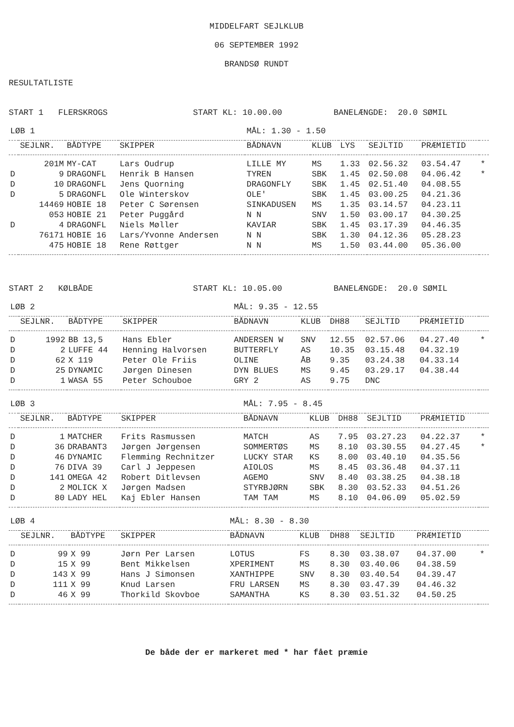MIDDELFART SEJLKLUB
06 SEPTEMBER 1992
BRANDSØ RUNDT
RESULTATLISTE
START 1 FLERSKROGS START KL: 10.00.00 BANELÆNGDE: 20.0 SØMIL
| LØB 1 | | | | MÅL: 1.30 - 1.50 | | | | | |
| --- | --- | --- | --- | --- | --- | --- | --- | --- | --- |
| | SEJLNR. | BÅDTYPE | SKIPPER | BÅDNAVN | KLUB | LYS | SEJLTID | PRÆMIETID | |
| | 201M | MY-CAT | Lars Oudrup | LILLE MY | MS | 1.33 | 02.56.32 | 03.54.47 | * |
| D | 9 | DRAGONFL | Henrik B Hansen | TYREN | SBK | 1.45 | 02.50.08 | 04.06.42 | * |
| D | 10 | DRAGONFL | Jens Quorning | DRAGONFLY | SBK | 1.45 | 02.51.40 | 04.08.55 | |
| D | 5 | DRAGONFL | Ole Winterskov | OLE' | SBK | 1.45 | 03.00.25 | 04.21.36 | |
| | 14469 | HOBIE 18 | Peter C Sørensen | SINKADUSEN | MS | 1.35 | 03.14.57 | 04.23.11 | |
| | 053 | HOBIE 21 | Peter Puggård | N N | SNV | 1.50 | 03.00.17 | 04.30.25 | |
| D | 4 | DRAGONFL | Niels Møller | KAVIAR | SBK | 1.45 | 03.17.39 | 04.46.35 | |
| | 76171 | HOBIE 16 | Lars/Yvonne Andersen | N N | SBK | 1.30 | 04.12.36 | 05.28.23 | |
| | 475 | HOBIE 18 | Rene Røttger | N N | MS | 1.50 | 03.44.00 | 05.36.00 | |
START 2 KØLBÅDE START KL: 10.05.00 BANELÆNGDE: 20.0 SØMIL
| LØB 2 | | | | MÅL: 9.35 - 12.55 | | | | | |
| --- | --- | --- | --- | --- | --- | --- | --- | --- | --- |
| | SEJLNR. | BÅDTYPE | SKIPPER | BÅDNAVN | KLUB | DH88 | SEJLTID | PRÆMIETID | |
| D | 1992 | BB 13,5 | Hans Ebler | ANDERSEN W | SNV | 12.55 | 02.57.06 | 04.27.40 | * |
| D | 2 | LUFFE 44 | Henning Halvorsen | BUTTERFLY | AS | 10.35 | 03.15.48 | 04.32.19 | |
| D | 62 | X 119 | Peter Ole Friis | OLINE | ÅB | 9.35 | 03.24.38 | 04.33.14 | |
| D | 25 | DYNAMIC | Jørgen Dinesen | DYN BLUES | MS | 9.45 | 03.29.17 | 04.38.44 | |
| D | 1 | WASA 55 | Peter Schouboe | GRY 2 | AS | 9.75 | DNC | | |
| LØB 3 | | | | MÅL: 7.95 - 8.45 | | | | | |
| --- | --- | --- | --- | --- | --- | --- | --- | --- | --- |
| | SEJLNR. | BÅDTYPE | SKIPPER | BÅDNAVN | KLUB | DH88 | SEJLTID | PRÆMIETID | |
| D | 1 | MATCHER | Frits Rasmussen | MATCH | AS | 7.95 | 03.27.23 | 04.22.37 | * |
| D | 36 | DRABANT3 | Jørgen Jørgensen | SOMMERTØS | MS | 8.10 | 03.30.55 | 04.27.45 | * |
| D | 46 | DYNAMIC | Flemming Rechnitzer | LUCKY STAR | KS | 8.00 | 03.40.10 | 04.35.56 | |
| D | 76 | DIVA 39 | Carl J Jeppesen | AIOLOS | MS | 8.45 | 03.36.48 | 04.37.11 | |
| D | 141 | OMEGA 42 | Robert Ditlevsen | AGEMO | SNV | 8.40 | 03.38.25 | 04.38.18 | |
| D | 2 | MOLICK X | Jørgen Madsen | STYRBJØRN | SBK | 8.30 | 03.52.33 | 04.51.26 | |
| D | 80 | LADY HEL | Kaj Ebler Hansen | TAM TAM | MS | 8.10 | 04.06.09 | 05.02.59 | |
| LØB 4 | | | | MÅL: 8.30 - 8.30 | | | | | |
| --- | --- | --- | --- | --- | --- | --- | --- | --- | --- |
| | SEJLNR. | BÅDTYPE | SKIPPER | BÅDNAVN | KLUB | DH88 | SEJLTID | PRÆMIETID | |
| D | 99 | X 99 | Jørn Per Larsen | LOTUS | FS | 8.30 | 03.38.07 | 04.37.00 | * |
| D | 15 | X 99 | Bent Mikkelsen | XPERIMENT | MS | 8.30 | 03.40.06 | 04.38.59 | |
| D | 143 | X 99 | Hans J Simonsen | XANTHIPPE | SNV | 8.30 | 03.40.54 | 04.39.47 | |
| D | 111 | X 99 | Knud Larsen | FRU LARSEN | MS | 8.30 | 03.47.39 | 04.46.32 | |
| D | 46 | X 99 | Thorkild Skovboe | SAMANTHA | KS | 8.30 | 03.51.32 | 04.50.25 | |
De både der er markeret med * har fået præmie